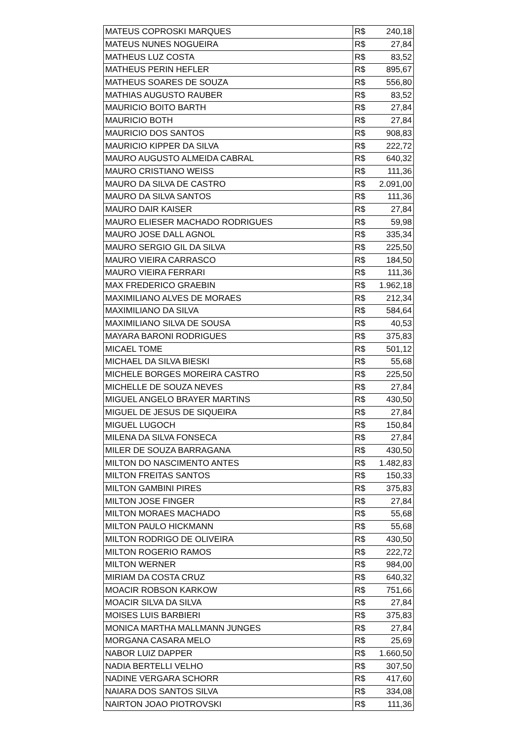| MATEUS COPROSKI MARQUES | R$ | 240,18 |
| MATEUS NUNES NOGUEIRA | R$ | 27,84 |
| MATHEUS LUZ COSTA | R$ | 83,52 |
| MATHEUS PERIN HEFLER | R$ | 895,67 |
| MATHEUS SOARES DE SOUZA | R$ | 556,80 |
| MATHIAS AUGUSTO RAUBER | R$ | 83,52 |
| MAURICIO BOITO BARTH | R$ | 27,84 |
| MAURICIO BOTH | R$ | 27,84 |
| MAURICIO DOS SANTOS | R$ | 908,83 |
| MAURICIO KIPPER DA SILVA | R$ | 222,72 |
| MAURO AUGUSTO ALMEIDA CABRAL | R$ | 640,32 |
| MAURO CRISTIANO WEISS | R$ | 111,36 |
| MAURO DA SILVA DE CASTRO | R$ | 2.091,00 |
| MAURO DA SILVA SANTOS | R$ | 111,36 |
| MAURO DAIR KAISER | R$ | 27,84 |
| MAURO ELIESER MACHADO RODRIGUES | R$ | 59,98 |
| MAURO JOSE DALL AGNOL | R$ | 335,34 |
| MAURO SERGIO GIL DA SILVA | R$ | 225,50 |
| MAURO VIEIRA CARRASCO | R$ | 184,50 |
| MAURO VIEIRA FERRARI | R$ | 111,36 |
| MAX FREDERICO GRAEBIN | R$ | 1.962,18 |
| MAXIMILIANO ALVES DE MORAES | R$ | 212,34 |
| MAXIMILIANO DA SILVA | R$ | 584,64 |
| MAXIMILIANO SILVA DE SOUSA | R$ | 40,53 |
| MAYARA BARONI RODRIGUES | R$ | 375,83 |
| MICAEL TOME | R$ | 501,12 |
| MICHAEL DA SILVA BIESKI | R$ | 55,68 |
| MICHELE BORGES MOREIRA CASTRO | R$ | 225,50 |
| MICHELLE DE SOUZA NEVES | R$ | 27,84 |
| MIGUEL ANGELO BRAYER MARTINS | R$ | 430,50 |
| MIGUEL DE JESUS DE SIQUEIRA | R$ | 27,84 |
| MIGUEL LUGOCH | R$ | 150,84 |
| MILENA DA SILVA FONSECA | R$ | 27,84 |
| MILER DE SOUZA BARRAGANA | R$ | 430,50 |
| MILTON DO NASCIMENTO ANTES | R$ | 1.482,83 |
| MILTON FREITAS SANTOS | R$ | 150,33 |
| MILTON GAMBINI PIRES | R$ | 375,83 |
| MILTON JOSE FINGER | R$ | 27,84 |
| MILTON MORAES MACHADO | R$ | 55,68 |
| MILTON PAULO HICKMANN | R$ | 55,68 |
| MILTON RODRIGO DE OLIVEIRA | R$ | 430,50 |
| MILTON ROGERIO RAMOS | R$ | 222,72 |
| MILTON WERNER | R$ | 984,00 |
| MIRIAM DA COSTA CRUZ | R$ | 640,32 |
| MOACIR ROBSON KARKOW | R$ | 751,66 |
| MOACIR SILVA DA SILVA | R$ | 27,84 |
| MOISES LUIS BARBIERI | R$ | 375,83 |
| MONICA MARTHA MALLMANN JUNGES | R$ | 27,84 |
| MORGANA CASARA MELO | R$ | 25,69 |
| NABOR LUIZ DAPPER | R$ | 1.660,50 |
| NADIA BERTELLI VELHO | R$ | 307,50 |
| NADINE VERGARA SCHORR | R$ | 417,60 |
| NAIARA DOS SANTOS SILVA | R$ | 334,08 |
| NAIRTON JOAO PIOTROVSKI | R$ | 111,36 |